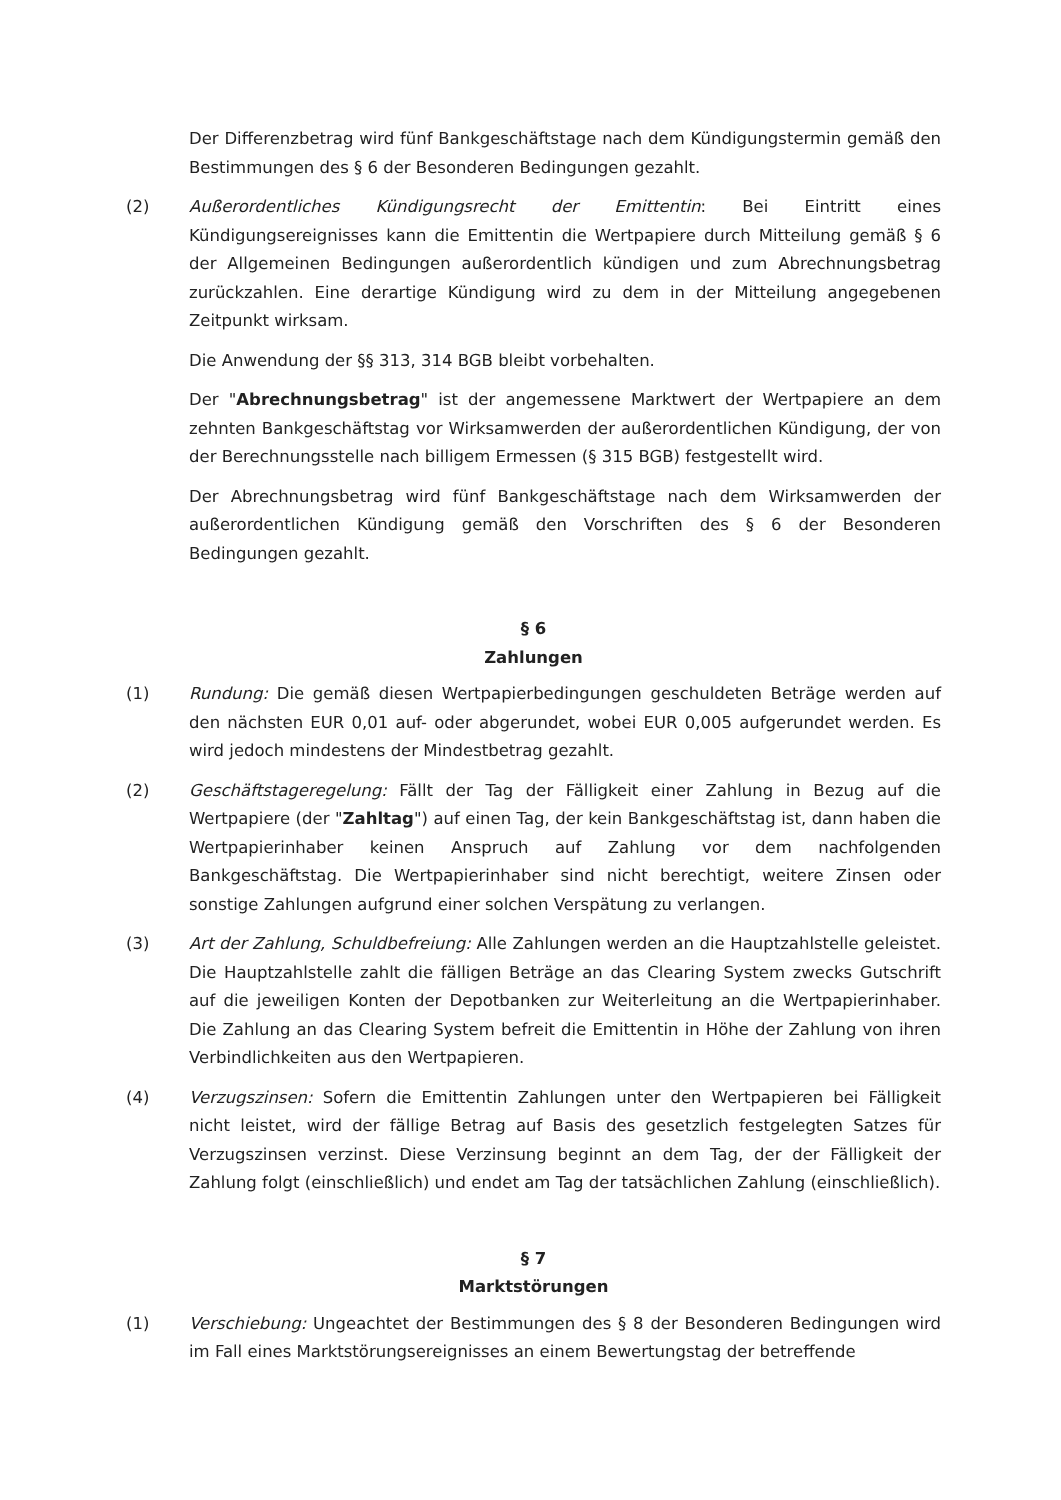Der Differenzbetrag wird fünf Bankgeschäftstage nach dem Kündigungstermin gemäß den Bestimmungen des § 6 der Besonderen Bedingungen gezahlt.
(2) Außerordentliches Kündigungsrecht der Emittentin: Bei Eintritt eines Kündigungsereignisses kann die Emittentin die Wertpapiere durch Mitteilung gemäß § 6 der Allgemeinen Bedingungen außerordentlich kündigen und zum Abrechnungsbetrag zurückzahlen. Eine derartige Kündigung wird zu dem in der Mitteilung angegebenen Zeitpunkt wirksam.
Die Anwendung der §§ 313, 314 BGB bleibt vorbehalten.
Der "Abrechnungsbetrag" ist der angemessene Marktwert der Wertpapiere an dem zehnten Bankgeschäftstag vor Wirksamwerden der außerordentlichen Kündigung, der von der Berechnungsstelle nach billigem Ermessen (§ 315 BGB) festgestellt wird.
Der Abrechnungsbetrag wird fünf Bankgeschäftstage nach dem Wirksamwerden der außerordentlichen Kündigung gemäß den Vorschriften des § 6 der Besonderen Bedingungen gezahlt.
§ 6
Zahlungen
(1) Rundung: Die gemäß diesen Wertpapierbedingungen geschuldeten Beträge werden auf den nächsten EUR 0,01 auf- oder abgerundet, wobei EUR 0,005 aufgerundet werden. Es wird jedoch mindestens der Mindestbetrag gezahlt.
(2) Geschäftstageregelung: Fällt der Tag der Fälligkeit einer Zahlung in Bezug auf die Wertpapiere (der "Zahltag") auf einen Tag, der kein Bankgeschäftstag ist, dann haben die Wertpapierinhaber keinen Anspruch auf Zahlung vor dem nachfolgenden Bankgeschäftstag. Die Wertpapierinhaber sind nicht berechtigt, weitere Zinsen oder sonstige Zahlungen aufgrund einer solchen Verspätung zu verlangen.
(3) Art der Zahlung, Schuldbefreiung: Alle Zahlungen werden an die Hauptzahlstelle geleistet. Die Hauptzahlstelle zahlt die fälligen Beträge an das Clearing System zwecks Gutschrift auf die jeweiligen Konten der Depotbanken zur Weiterleitung an die Wertpapierinhaber. Die Zahlung an das Clearing System befreit die Emittentin in Höhe der Zahlung von ihren Verbindlichkeiten aus den Wertpapieren.
(4) Verzugszinsen: Sofern die Emittentin Zahlungen unter den Wertpapieren bei Fälligkeit nicht leistet, wird der fällige Betrag auf Basis des gesetzlich festgelegten Satzes für Verzugszinsen verzinst. Diese Verzinsung beginnt an dem Tag, der der Fälligkeit der Zahlung folgt (einschließlich) und endet am Tag der tatsächlichen Zahlung (einschließlich).
§ 7
Marktstörungen
(1) Verschiebung: Ungeachtet der Bestimmungen des § 8 der Besonderen Bedingungen wird im Fall eines Marktstörungsereignisses an einem Bewertungstag der betreffende